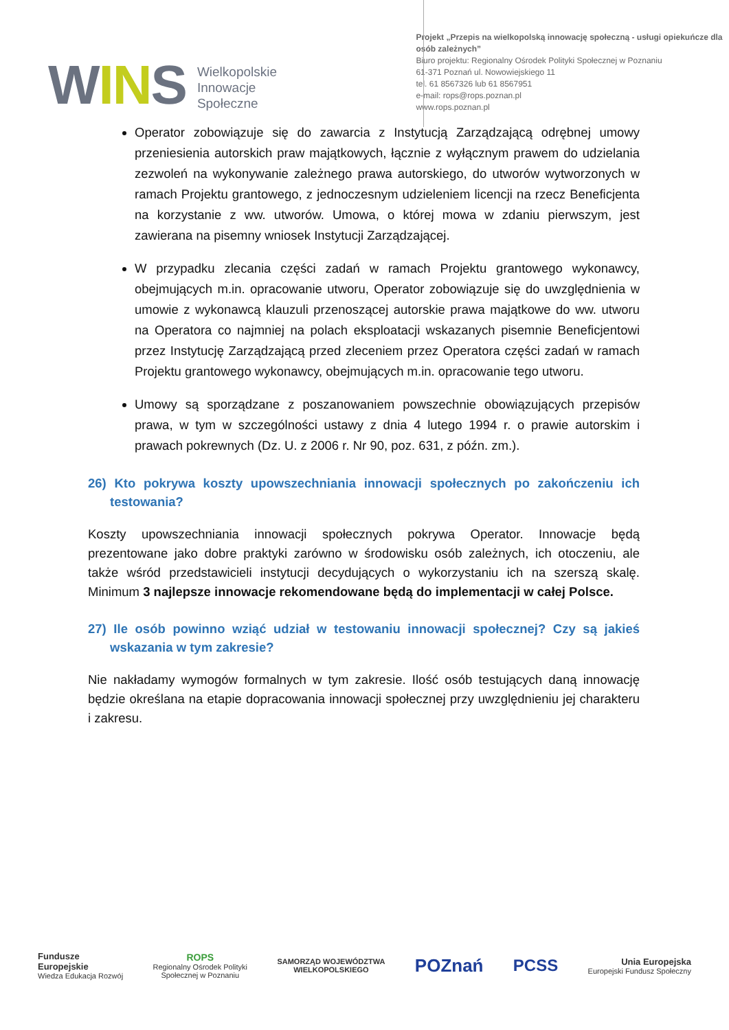WINS
Wielkopolskie
Innowacje
Społeczne
Projekt „Przepis na wielkopolską innowację społeczną - usługi opiekuńcze dla osób zależnych”
Biuro projektu: Regionalny Ośrodek Polityki Społecznej w Poznaniu
61-371 Poznań ul. Nowowiejskiego 11
tel. 61 8567326 lub 61 8567951
e-mail: rops@rops.poznan.pl
www.rops.poznan.pl
Operator zobowiązuje się do zawarcia z Instytucją Zarządzającą odrębnej umowy przeniesienia autorskich praw majątkowych, łącznie z wyłącznym prawem do udzielania zezwoleń na wykonywanie zależnego prawa autorskiego, do utworów wytworzonych w ramach Projektu grantowego, z jednoczesnym udzieleniem licencji na rzecz Beneficjenta na korzystanie z ww. utworów. Umowa, o której mowa w zdaniu pierwszym, jest zawierana na pisemny wniosek Instytucji Zarządzającej.
W przypadku zlecania części zadań w ramach Projektu grantowego wykonawcy, obejmujących m.in. opracowanie utworu, Operator zobowiązuje się do uwzględnienia w umowie z wykonawcą klauzuli przenoszącej autorskie prawa majątkowe do ww. utworu na Operatora co najmniej na polach eksploatacji wskazanych pisemnie Beneficjentowi przez Instytucję Zarządzającą przed zleceniem przez Operatora części zadań w ramach Projektu grantowego wykonawcy, obejmujących m.in. opracowanie tego utworu.
Umowy są sporządzane z poszanowaniem powszechnie obowiązujących przepisów prawa, w tym w szczególności ustawy z dnia 4 lutego 1994 r. o prawie autorskim i prawach pokrewnych (Dz. U. z 2006 r. Nr 90, poz. 631, z późn. zm.).
26) Kto pokrywa koszty upowszechniania innowacji społecznych po zakończeniu ich testowania?
Koszty upowszechniania innowacji społecznych pokrywa Operator. Innowacje będą prezentowane jako dobre praktyki zarówno w środowisku osób zależnych, ich otoczeniu, ale także wśród przedstawicieli instytucji decydujących o wykorzystaniu ich na szerszą skalę. Minimum 3 najlepsze innowacje rekomendowane będą do implementacji w całej Polsce.
27) Ile osób powinno wziąć udział w testowaniu innowacji społecznej? Czy są jakieś wskazania w tym zakresie?
Nie nakładamy wymogów formalnych w tym zakresie. Ilość osób testujących daną innowację będzie określana na etapie dopracowania innowacji społecznej przy uwzględnieniu jej charakteru i zakresu.
Fundusze
Europejskie
Wiedza Edukacja Rozwój
ROPS
Regionalny Ośrodek Polityki
Społecznej w Poznaniu
SAMORZĄD WOJEWÓDZTWA
WIELKOPOLSKIEGO
POZnań PCSS
Unia Europejska
Europejski Fundusz Społeczny